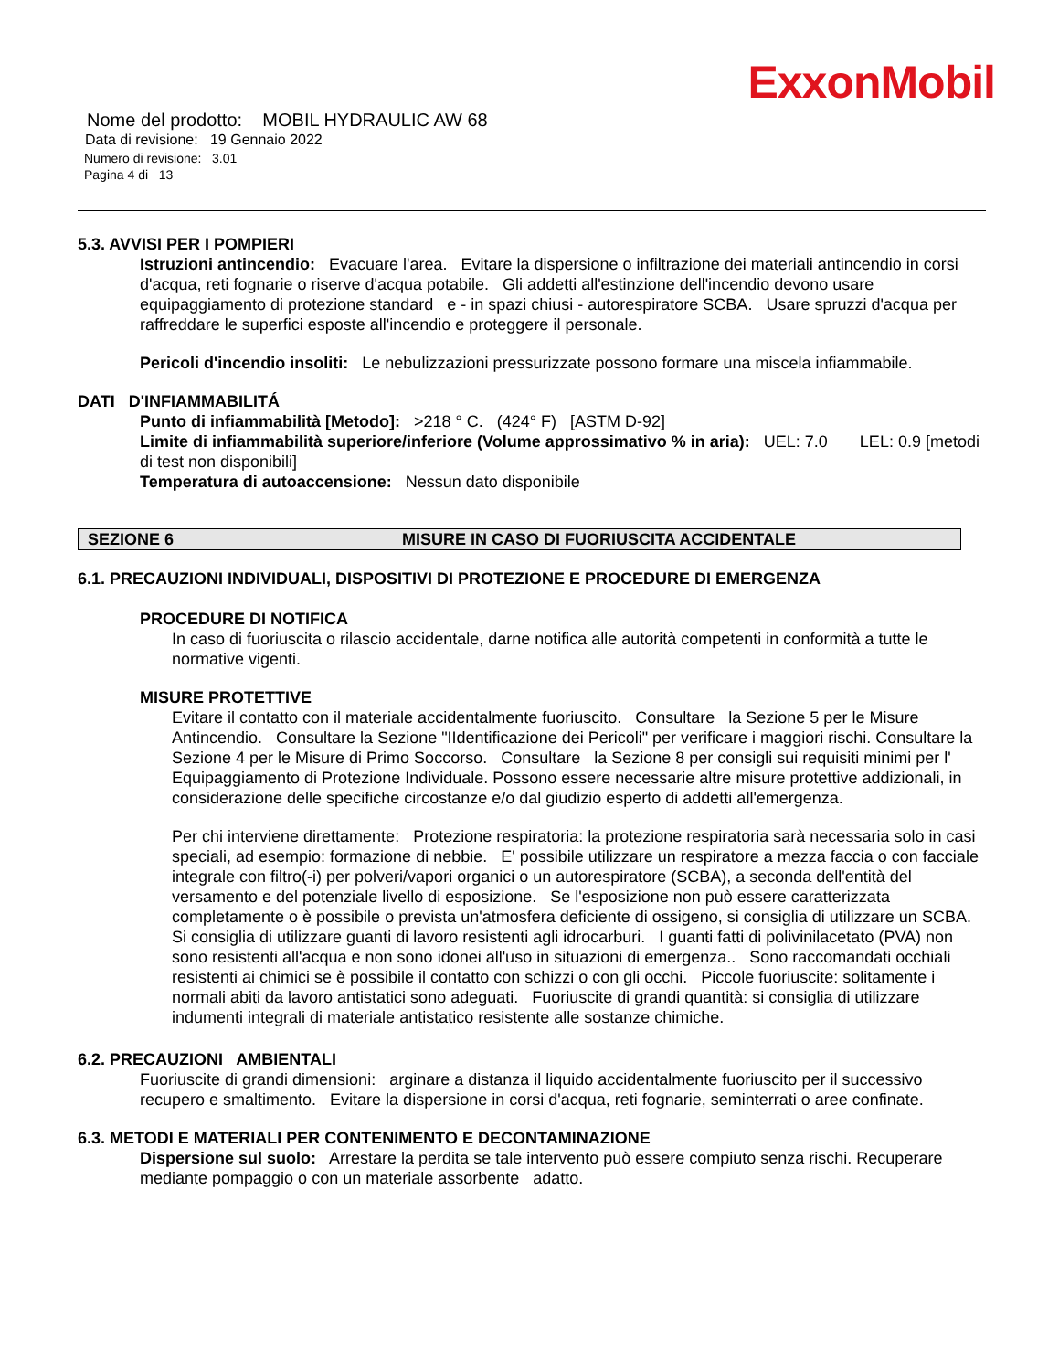ExxonMobil
Nome del prodotto: MOBIL HYDRAULIC AW 68
Data di revisione: 19 Gennaio 2022
Numero di revisione: 3.01
Pagina 4 di 13
5.3. AVVISI PER I POMPIERI
Istruzioni antincendio: Evacuare l'area. Evitare la dispersione o infiltrazione dei materiali antincendio in corsi d'acqua, reti fognarie o riserve d'acqua potabile. Gli addetti all'estinzione dell'incendio devono usare equipaggiamento di protezione standard e - in spazi chiusi - autorespiratore SCBA. Usare spruzzi d'acqua per raffreddare le superfici esposte all'incendio e proteggere il personale.
Pericoli d'incendio insoliti: Le nebulizzazioni pressurizzate possono formare una miscela infiammabile.
DATI D'INFIAMMABILITÁ
Punto di infiammabilità [Metodo]: >218 ° C. (424° F) [ASTM D-92]
Limite di infiammabilità superiore/inferiore (Volume approssimativo % in aria): UEL: 7.0 LEL: 0.9 [metodi di test non disponibili]
Temperatura di autoaccensione: Nessun dato disponibile
SEZIONE 6 MISURE IN CASO DI FUORIUSCITA ACCIDENTALE
6.1. PRECAUZIONI INDIVIDUALI, DISPOSITIVI DI PROTEZIONE E PROCEDURE DI EMERGENZA
PROCEDURE DI NOTIFICA
In caso di fuoriuscita o rilascio accidentale, darne notifica alle autorità competenti in conformità a tutte le normative vigenti.
MISURE PROTETTIVE
Evitare il contatto con il materiale accidentalmente fuoriuscito. Consultare la Sezione 5 per le Misure Antincendio. Consultare la Sezione "IIdentificazione dei Pericoli" per verificare i maggiori rischi. Consultare la Sezione 4 per le Misure di Primo Soccorso. Consultare la Sezione 8 per consigli sui requisiti minimi per l' Equipaggiamento di Protezione Individuale. Possono essere necessarie altre misure protettive addizionali, in considerazione delle specifiche circostanze e/o dal giudizio esperto di addetti all'emergenza.
Per chi interviene direttamente: Protezione respiratoria: la protezione respiratoria sarà necessaria solo in casi speciali, ad esempio: formazione di nebbie. E' possibile utilizzare un respiratore a mezza faccia o con facciale integrale con filtro(-i) per polveri/vapori organici o un autorespiratore (SCBA), a seconda dell'entità del versamento e del potenziale livello di esposizione. Se l'esposizione non può essere caratterizzata completamente o è possibile o prevista un'atmosfera deficiente di ossigeno, si consiglia di utilizzare un SCBA. Si consiglia di utilizzare guanti di lavoro resistenti agli idrocarburi. I guanti fatti di polivinilacetato (PVA) non sono resistenti all'acqua e non sono idonei all'uso in situazioni di emergenza.. Sono raccomandati occhiali resistenti ai chimici se è possibile il contatto con schizzi o con gli occhi. Piccole fuoriuscite: solitamente i normali abiti da lavoro antistatici sono adeguati. Fuoriuscite di grandi quantità: si consiglia di utilizzare indumenti integrali di materiale antistatico resistente alle sostanze chimiche.
6.2. PRECAUZIONI AMBIENTALI
Fuoriuscite di grandi dimensioni: arginare a distanza il liquido accidentalmente fuoriuscito per il successivo recupero e smaltimento. Evitare la dispersione in corsi d'acqua, reti fognarie, seminterrati o aree confinate.
6.3. METODI E MATERIALI PER CONTENIMENTO E DECONTAMINAZIONE
Dispersione sul suolo: Arrestare la perdita se tale intervento può essere compiuto senza rischi. Recuperare mediante pompaggio o con un materiale assorbente adatto.